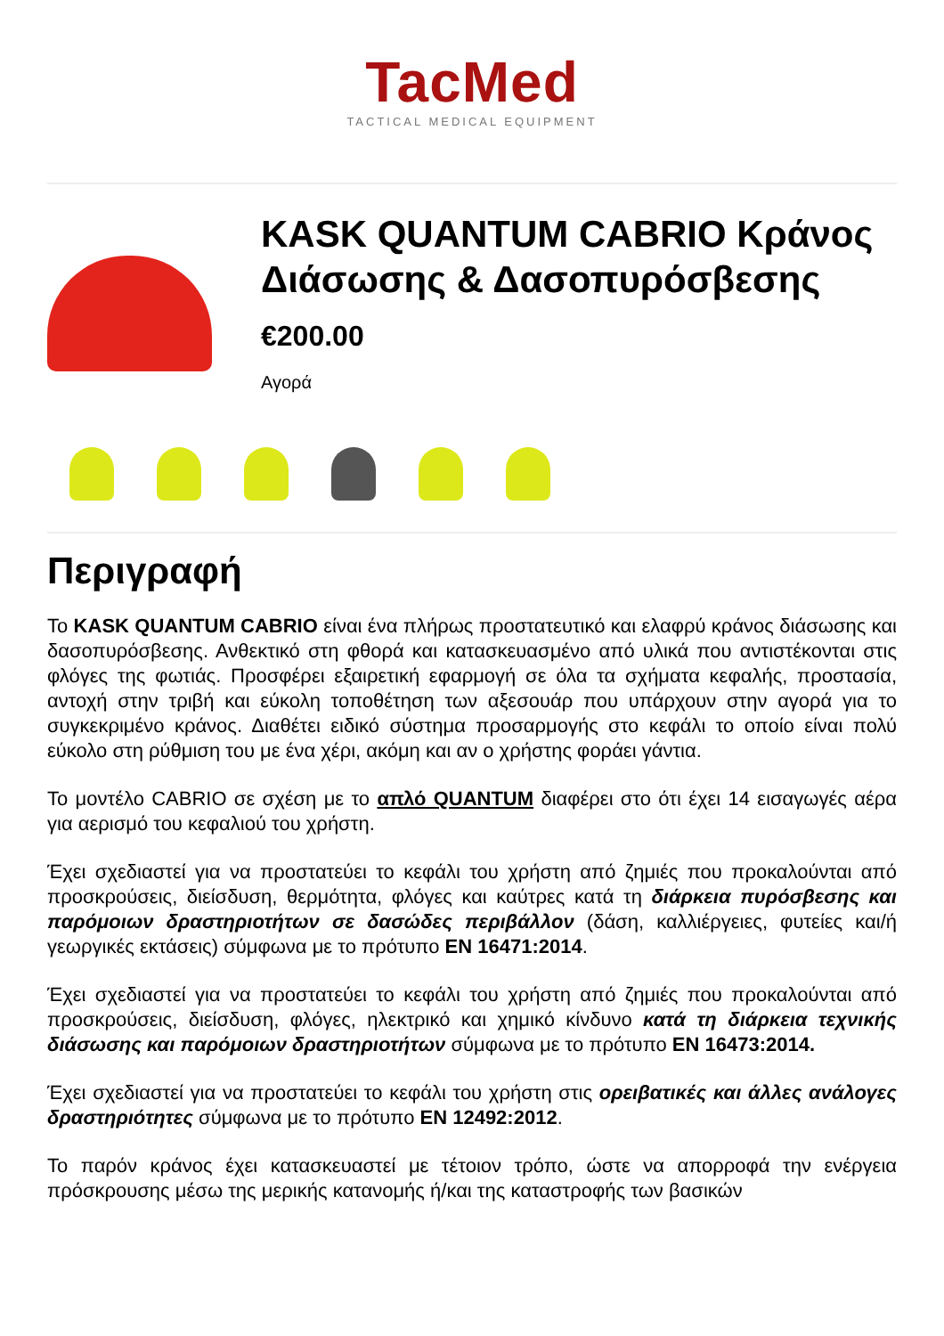TacMed
TACTICAL MEDICAL EQUIPMENT
KASK QUANTUM CABRIO Κράνος Διάσωσης & Δασοπυρόσβεσης
€200.00
Αγορά
Περιγραφή
Το KASK QUANTUM CABRIO είναι ένα πλήρως προστατευτικό και ελαφρύ κράνος διάσωσης και δασοπυρόσβεσης. Ανθεκτικό στη φθορά και κατασκευασμένο από υλικά που αντιστέκονται στις φλόγες της φωτιάς. Προσφέρει εξαιρετική εφαρμογή σε όλα τα σχήματα κεφαλής, προστασία, αντοχή στην τριβή και εύκολη τοποθέτηση των αξεσουάρ που υπάρχουν στην αγορά για το συγκεκριμένο κράνος. Διαθέτει ειδικό σύστημα προσαρμογής στο κεφάλι το οποίο είναι πολύ εύκολο στη ρύθμιση του με ένα χέρι, ακόμη και αν ο χρήστης φοράει γάντια.
Το μοντέλο CABRIO σε σχέση με το απλό QUANTUM διαφέρει στο ότι έχει 14 εισαγωγές αέρα για αερισμό του κεφαλιού του χρήστη.
Έχει σχεδιαστεί για να προστατεύει το κεφάλι του χρήστη από ζημιές που προκαλούνται από προσκρούσεις, διείσδυση, θερμότητα, φλόγες και καύτρες κατά τη διάρκεια πυρόσβεσης και παρόμοιων δραστηριοτήτων σε δασώδες περιβάλλον (δάση, καλλιέργειες, φυτείες και/ή γεωργικές εκτάσεις) σύμφωνα με το πρότυπο EN 16471:2014.
Έχει σχεδιαστεί για να προστατεύει το κεφάλι του χρήστη από ζημιές που προκαλούνται από προσκρούσεις, διείσδυση, φλόγες, ηλεκτρικό και χημικό κίνδυνο κατά τη διάρκεια τεχνικής διάσωσης και παρόμοιων δραστηριοτήτων σύμφωνα με το πρότυπο EN 16473:2014.
Έχει σχεδιαστεί για να προστατεύει το κεφάλι του χρήστη στις ορειβατικές και άλλες ανάλογες δραστηριότητες σύμφωνα με το πρότυπο EN 12492:2012.
Το παρόν κράνος έχει κατασκευαστεί με τέτοιον τρόπο, ώστε να απορροφά την ενέργεια πρόσκρουσης μέσω της μερικής κατανομής ή/και της καταστροφής των βασικών